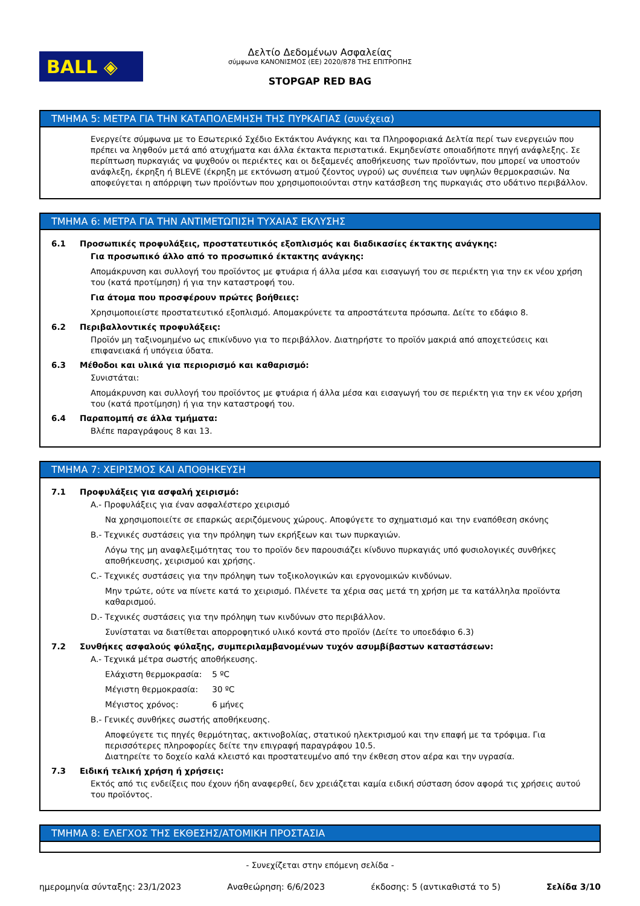BALL ◈
Δελτίο Δεδομένων Ασφαλείας
σύμφωνα ΚΑΝΟΝΙΣΜΟΣ (ΕΕ) 2020/878 ΤΗΣ ΕΠΙΤΡΟΠΗΣ
STOPGAP RED BAG
ΤΜΗΜΑ 5: ΜΕΤΡΑ ΓΙΑ ΤΗΝ ΚΑΤΑΠΟΛΕΜΗΣΗ ΤΗΣ ΠΥΡΚΑΓΙΑΣ (συνέχεια)
Ενεργείτε σύμφωνα με το Εσωτερικό Σχέδιο Εκτάκτου Ανάγκης και τα Πληροφοριακά Δελτία περί των ενεργειών που πρέπει να ληφθούν μετά από ατυχήματα και άλλα έκτακτα περιστατικά. Εκμηδενίστε οποιαδήποτε πηγή ανάφλεξης. Σε περίπτωση πυρκαγιάς να ψυχθούν οι περιέκτες και οι δεξαμενές αποθήκευσης των προϊόντων, που μπορεί να υποστούν ανάφλεξη, έκρηξη ή BLEVE (έκρηξη με εκτόνωση ατμού ζέοντος υγρού) ως συνέπεια των υψηλών θερμοκρασιών. Να αποφεύγεται η απόρριψη των προϊόντων που χρησιμοποιούνται στην κατάσβεση της πυρκαγιάς στο υδάτινο περιβάλλον.
ΤΜΗΜΑ 6: ΜΕΤΡΑ ΓΙΑ ΤΗΝ ΑΝΤΙΜΕΤΩΠΙΣΗ ΤΥΧΑΙΑΣ ΕΚΛΥΣΗΣ
6.1 Προσωπικές προφυλάξεις, προστατευτικός εξοπλισμός και διαδικασίες έκτακτης ανάγκης:
Για προσωπικό άλλο από το προσωπικό έκτακτης ανάγκης:
Απομάκρυνση και συλλογή του προϊόντος με φτυάρια ή άλλα μέσα και εισαγωγή του σε περιέκτη για την εκ νέου χρήση του (κατά προτίμηση) ή για την καταστροφή του.
Για άτομα που προσφέρουν πρώτες βοήθειες:
Χρησιμοποιείστε προστατευτικό εξοπλισμό. Απομακρύνετε τα απροστάτευτα πρόσωπα. Δείτε το εδάφιο 8.
6.2 Περιβαλλοντικές προφυλάξεις:
Προϊόν μη ταξινομημένο ως επικίνδυνο για το περιβάλλον. Διατηρήστε το προϊόν μακριά από αποχετεύσεις και επιφανειακά ή υπόγεια ύδατα.
6.3 Μέθοδοι και υλικά για περιορισμό και καθαρισμό:
Συνιστάται:
Απομάκρυνση και συλλογή του προϊόντος με φτυάρια ή άλλα μέσα και εισαγωγή του σε περιέκτη για την εκ νέου χρήση του (κατά προτίμηση) ή για την καταστροφή του.
6.4 Παραπομπή σε άλλα τμήματα:
Βλέπε παραγράφους 8 και 13.
ΤΜΗΜΑ 7: ΧΕΙΡΙΣΜΟΣ ΚΑΙ ΑΠΟΘΗΚΕΥΣΗ
7.1 Προφυλάξεις για ασφαλή χειρισμό:
A.- Προφυλάξεις για έναν ασφαλέστερο χειρισμό
Να χρησιμοποιείτε σε επαρκώς αεριζόμενους χώρους. Αποφύγετε το σχηματισμό και την εναπόθεση σκόνης
B.- Τεχνικές συστάσεις για την πρόληψη των εκρήξεων και των πυρκαγιών.
Λόγω της μη αναφλεξιμότητας του το προϊόν δεν παρουσιάζει κίνδυνο πυρκαγιάς υπό φυσιολογικές συνθήκες αποθήκευσης, χειρισμού και χρήσης.
C.- Τεχνικές συστάσεις για την πρόληψη των τοξικολογικών και εργονομικών κινδύνων.
Μην τρώτε, ούτε να πίνετε κατά το χειρισμό. Πλένετε τα χέρια σας μετά τη χρήση με τα κατάλληλα προϊόντα καθαρισμού.
D.- Τεχνικές συστάσεις για την πρόληψη των κινδύνων στο περιβάλλον.
Συνίσταται να διατίθεται απορροφητικό υλικό κοντά στο προϊόν (Δείτε το υποεδάφιο 6.3)
7.2 Συνθήκες ασφαλούς φύλαξης, συμπεριλαμβανομένων τυχόν ασυμβίβαστων καταστάσεων:
A.- Τεχνικά μέτρα σωστής αποθήκευσης.
Ελάχιστη θερμοκρασία: 5 ºC
Μέγιστη θερμοκρασία: 30 ºC
Μέγιστος χρόνος: 6 μήνες
B.- Γενικές συνθήκες σωστής αποθήκευσης.
Αποφεύγετε τις πηγές θερμότητας, ακτινοβολίας, στατικού ηλεκτρισμού και την επαφή με τα τρόφιμα. Για περισσότερες πληροφορίες δείτε την επιγραφή παραγράφου 10.5.
Διατηρείτε το δοχείο καλά κλειστό και προστατευμένο από την έκθεση στον αέρα και την υγρασία.
7.3 Ειδική τελική χρήση ή χρήσεις:
Εκτός από τις ενδείξεις που έχουν ήδη αναφερθεί, δεν χρειάζεται καμία ειδική σύσταση όσον αφορά τις χρήσεις αυτού του προϊόντος.
ΤΜΗΜΑ 8: ΕΛΕΓΧΟΣ ΤΗΣ ΕΚΘΕΣΗΣ/ΑΤΟΜΙΚΗ ΠΡΟΣΤΑΣΙΑ
- Συνεχίζεται στην επόμενη σελίδα -
ημερομηνία σύνταξης: 23/1/2023 Αναθεώρηση: 6/6/2023 έκδοσης: 5 (αντικαθιστά το 5) Σελίδα 3/10